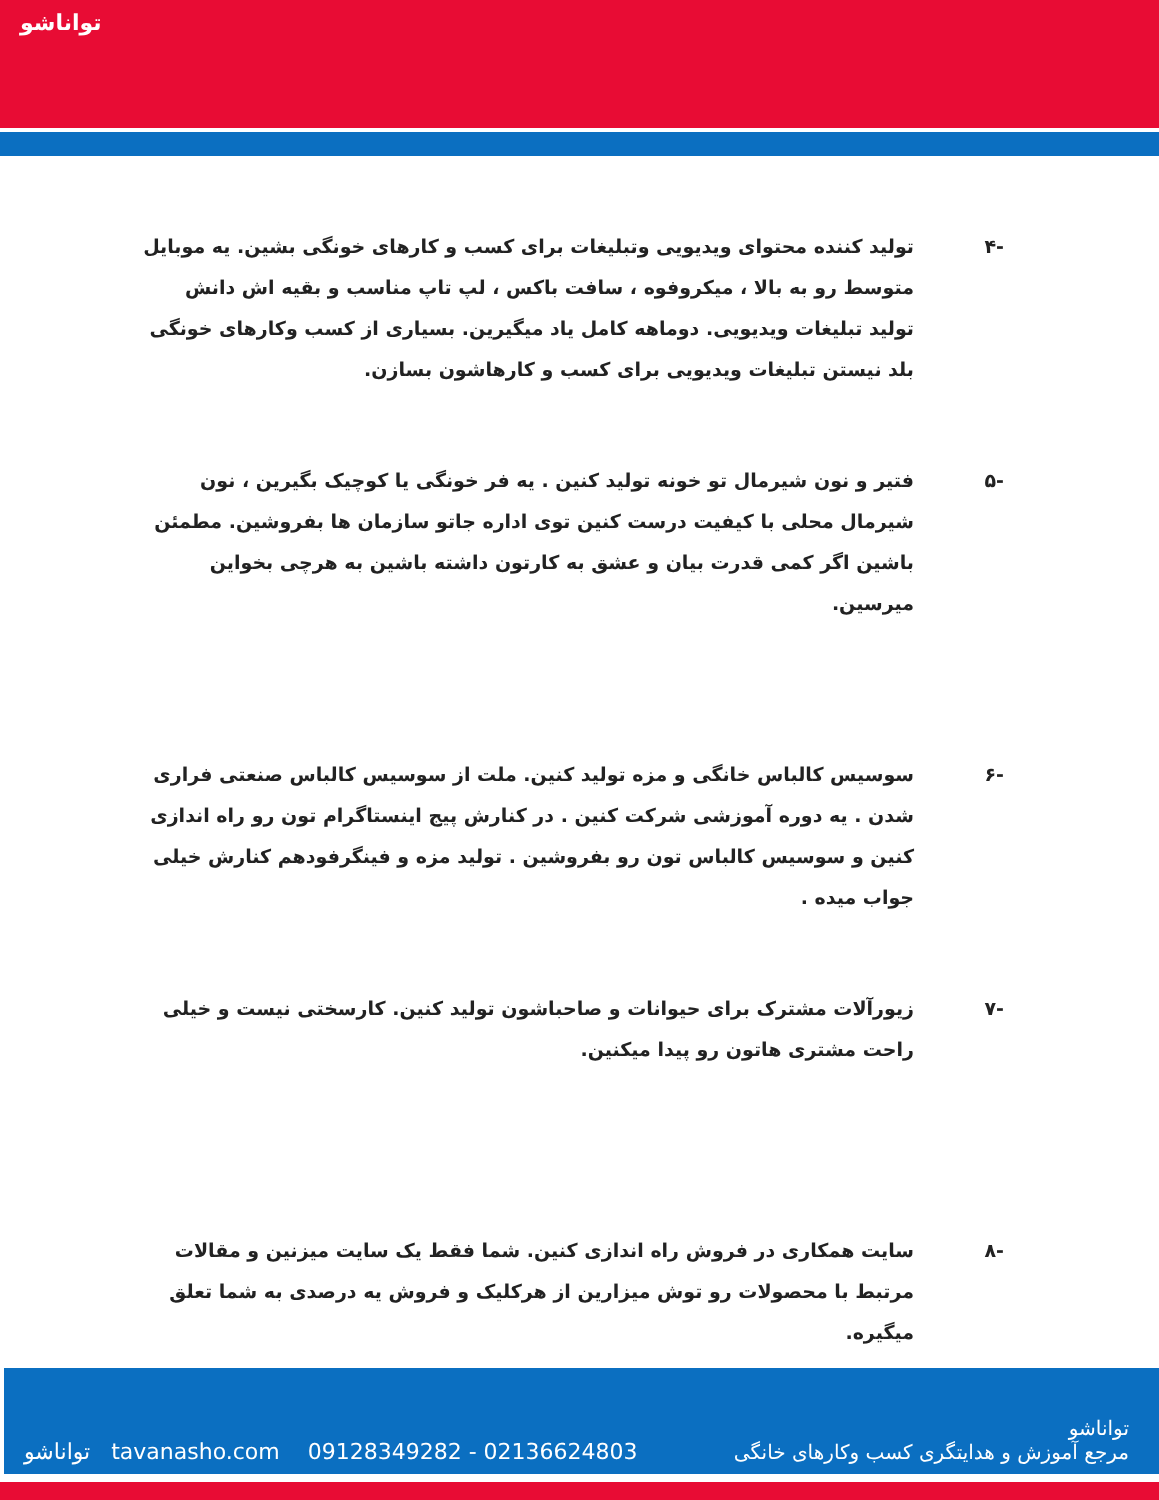توانا‌شو
-۴ تولید کننده محتوای ویدیویی وتبلیغات برای کسب و کارهای خونگی بشین. یه موبایل متوسط رو به بالا ، میکروفوه ، سافت باکس ، لپ تاپ مناسب و بقیه اش دانش تولید تبلیغات ویدیویی. دوماهه کامل یاد میگیرین. بسیاری از کسب وکارهای خونگی بلد نیستن تبلیغات ویدیویی برای کسب و کارهاشون بسازن.
-۵ فتیر و نون شیرمال تو خونه تولید کنین . یه فر خونگی یا کوچیک بگیرین ، نون شیرمال محلی با کیفیت درست کنین توی اداره جاتو سازمان ها بفروشین. مطمئن باشین اگر کمی قدرت بیان و عشق به کارتون داشته باشین به هرچی بخواین میرسین.
-۶ سوسیس کالباس خانگی و مزه تولید کنین. ملت از سوسیس کالباس صنعتی فراری شدن . یه دوره آموزشی شرکت کنین . در کنارش پیج اینستاگرام تون رو راه اندازی کنین و سوسیس کالباس تون رو بفروشین . تولید مزه و فینگرفودهم کنارش خیلی جواب میده .
-۷ زیورآلات مشترک برای حیوانات و صاحباشون تولید کنین. کارسختی نیست و خیلی راحت مشتری هاتون رو پیدا میکنین.
-۸ سایت همکاری در فروش راه اندازی کنین. شما فقط یک سایت میزنین و مقالات مرتبط با محصولات رو توش میزارین از هرکلیک و فروش یه درصدی به شما تعلق میگیره.
توانا‌شو tavanasho.com 09128349282 - 02136624803 توانا‌شو
مرجع آموزش و هدایتگری کسب وکارهای خانگی